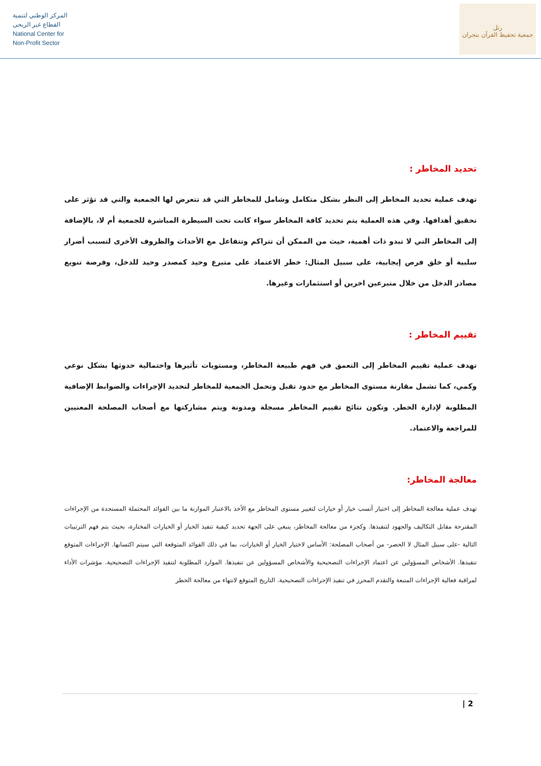المركز الوطني لتنمية
القطاع غير الربحي
National Center for
Non-Profit Sector
رتل
جمعية تحفيظ القرآن بنجران
تحديد المخاطر :
تهدف عملية تحديد المخاطر إلى النظر بشكل متكامل وشامل للمخاطر التي قد تتعرض لها الجمعية والتي قد تؤثر على تحقيق أهدافها. وفي هذه العملية يتم تحديد كافة المخاطر سواء كانت تحت السيطرة المباشرة للجمعية أم لا، بالإضافة إلى المخاطر التي لا تبدو ذات أهمية، حيث من الممكن أن تتراكم وتتفاعل مع الأحداث والظروف الأخرى لتسبب أضرار سلبية أو خلق فرص إيجابية، على سبيل المثال: خطر الاعتماد على متبرع وحيد كمصدر وحيد للدخل، وفرصة تنويع مصادر الدخل من خلال متبرعين اخرين أو استثمارات وغيرها.
تقييم المخاطر :
تهدف عملية تقييم المخاطر إلى التعمق في فهم طبيعة المخاطر، ومستويات تأثيرها واحتمالية حدوثها بشكل نوعي وكمي، كما تشمل مقارنة مستوى المخاطر مع حدود تقبل وتحمل الجمعية للمخاطر لتحديد الإجراءات والضوابط الإضافية المطلوبة لإدارة الخطر. وتكون نتائج تقييم المخاطر مسجلة ومدونة ويتم مشاركتها مع أصحاب المصلحة المعنيين للمراجعة والاعتماد.
معالجة المخاطر:
تهدف عملية معالجة المخاطر إلى اختيار أنسب خيار أو خيارات لتغيير مستوى المخاطر مع الأخذ بالاعتبار الموازنة ما بين الفوائد المحتملة المستجدة من الإجراءات المقترحة مقابل التكاليف والجهود لتنفيذها. وكجزء من معالجة المخاطر، ينبغي على الجهة تحديد كيفية تنفيذ الخيار أو الخيارات المختارة، بحيث يتم فهم الترتيبات التالية -على سبيل المثال لا الحصر- من أصحاب المصلحة: الأساس لاختيار الخيار أو الخيارات، بما في ذلك الفوائد المتوقعة التي سيتم اكتسابها. الإجراءات المتوقع تنفيذها. الأشخاص المسؤولين عن اعتماد الإجراءات التصحيحية والأشخاص المسؤولين عن تنفيذها. الموارد المطلوبة لتنفيذ الإجراءات التصحيحية. مؤشرات الأداء لمراقبة فعالية الإجراءات المتبعة والتقدم المحرز في تنفيذ الإجراءات التصحيحية. التاريخ المتوقع لانتهاء من معالجة الخطر
2 |